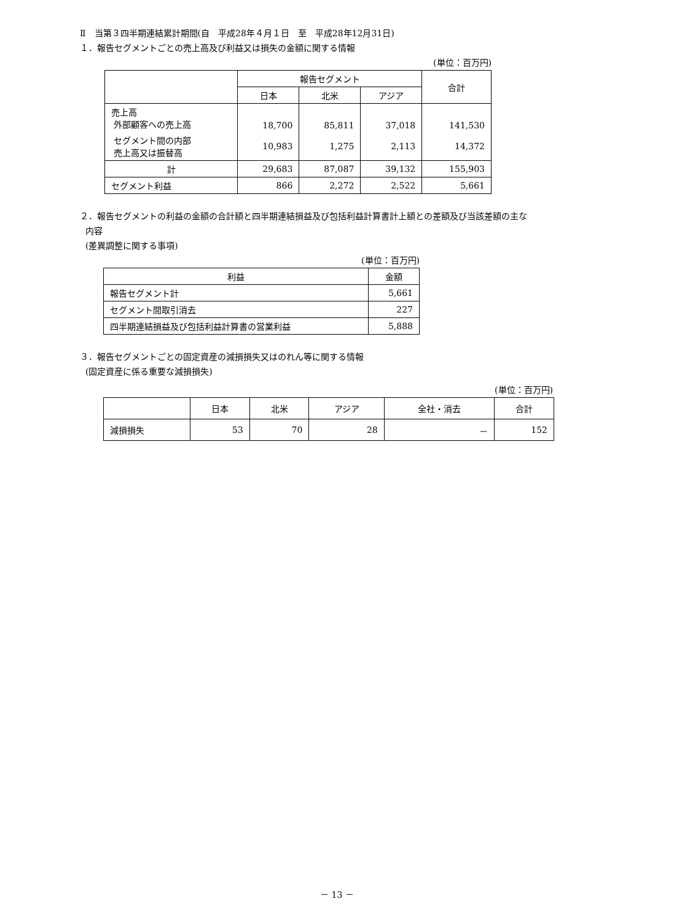Ⅱ　当第３四半期連結累計期間(自　平成28年４月１日　至　平成28年12月31日)
１．報告セグメントごとの売上高及び利益又は損失の金額に関する情報
(単位：百万円)
| | 報告セグメント | | | 合計 |
| --- | --- | --- | --- | --- |
| | 日本 | 北米 | アジア | |
| 売上高 外部顧客への売上高 | 18,700 | 85,811 | 37,018 | 141,530 |
| セグメント間の内部 売上高又は振替高 | 10,983 | 1,275 | 2,113 | 14,372 |
| 計 | 29,683 | 87,087 | 39,132 | 155,903 |
| セグメント利益 | 866 | 2,272 | 2,522 | 5,661 |
２．報告セグメントの利益の金額の合計額と四半期連結損益及び包括利益計算書計上額との差額及び当該差額の主な
内容
(差異調整に関する事項)
(単位：百万円)
| 利益 | 金額 |
| --- | --- |
| 報告セグメント計 | 5,661 |
| セグメント間取引消去 | 227 |
| 四半期連結損益及び包括利益計算書の営業利益 | 5,888 |
３．報告セグメントごとの固定資産の減損損失又はのれん等に関する情報
(固定資産に係る重要な減損損失)
(単位：百万円)
| | 日本 | 北米 | アジア | 全社・消去 | 合計 |
| --- | --- | --- | --- | --- | --- |
| 減損損失 | 53 | 70 | 28 | － | 152 |
－ 13 －